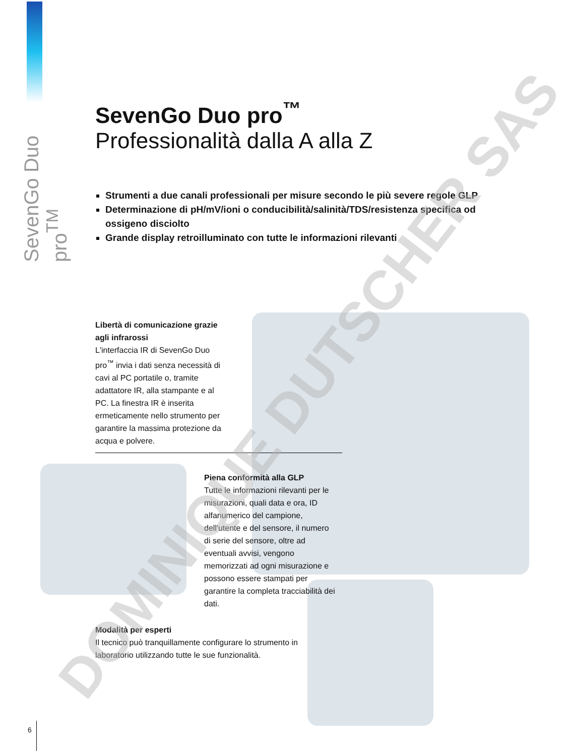SevenGo Duo pro<sup>TM</sup>
SevenGo Duo pro<sup>™</sup>
Professionalità dalla A alla Z
Strumenti a due canali professionali per misure secondo le più severe regole GLP
Determinazione di pH/mV/ioni o conducibilità/salinità/TDS/resistenza specifica od ossigeno disciolto
Grande display retroilluminato con tutte le informazioni rilevanti
Libertà di comunicazione grazie agli infrarossi
L'interfaccia IR di SevenGo Duo pro<sup>™</sup> invia i dati senza necessità di cavi al PC portatile o, tramite adattatore IR, alla stampante e al PC. La finestra IR è inserita ermeticamente nello strumento per garantire la massima protezione da acqua e polvere.
Piena conformità alla GLP
Tutte le informazioni rilevanti per le misurazioni, quali data e ora, ID alfanumerico del campione, dell'utente e del sensore, il numero di serie del sensore, oltre ad eventuali avvisi, vengono memorizzati ad ogni misurazione e possono essere stampati per garantire la completa tracciabilità dei dati.
Modalità per esperti
Il tecnico può tranquillamente configurare lo strumento in laboratorio utilizzando tutte le sue funzionalità.
DOMINIQUE DUTSCHER SAS
6